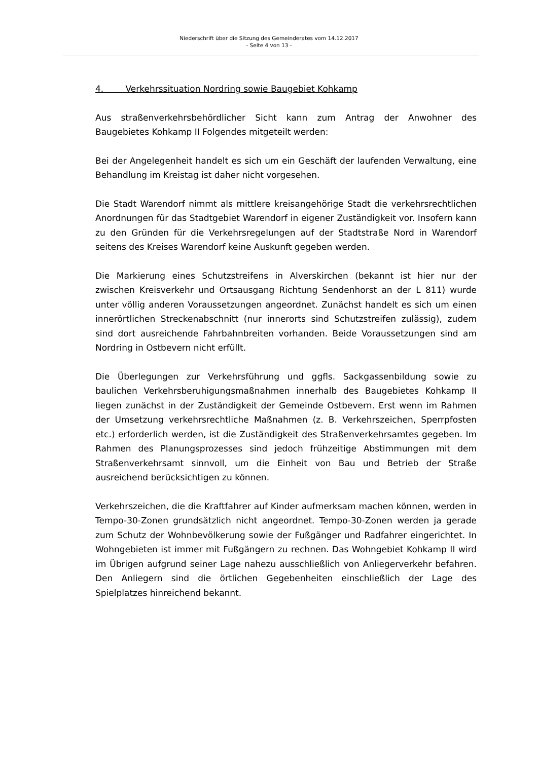Niederschrift über die Sitzung des Gemeinderates vom 14.12.2017
- Seite 4 von 13 -
4. Verkehrssituation Nordring sowie Baugebiet Kohkamp
Aus straßenverkehrsbehördlicher Sicht kann zum Antrag der Anwohner des Baugebietes Kohkamp II Folgendes mitgeteilt werden:
Bei der Angelegenheit handelt es sich um ein Geschäft der laufenden Verwaltung, eine Behandlung im Kreistag ist daher nicht vorgesehen.
Die Stadt Warendorf nimmt als mittlere kreisangehörige Stadt die verkehrsrechtlichen Anordnungen für das Stadtgebiet Warendorf in eigener Zuständigkeit vor. Insofern kann zu den Gründen für die Verkehrsregelungen auf der Stadtstraße Nord in Warendorf seitens des Kreises Warendorf keine Auskunft gegeben werden.
Die Markierung eines Schutzstreifens in Alverskirchen (bekannt ist hier nur der zwischen Kreisverkehr und Ortsausgang Richtung Sendenhorst an der L 811) wurde unter völlig anderen Voraussetzungen angeordnet. Zunächst handelt es sich um einen innerörtlichen Streckenabschnitt (nur innerorts sind Schutzstreifen zulässig), zudem sind dort ausreichende Fahrbahnbreiten vorhanden. Beide Voraussetzungen sind am Nordring in Ostbevern nicht erfüllt.
Die Überlegungen zur Verkehrsführung und ggfls. Sackgassenbildung sowie zu baulichen Verkehrsberuhigungsmaßnahmen innerhalb des Baugebietes Kohkamp II liegen zunächst in der Zuständigkeit der Gemeinde Ostbevern. Erst wenn im Rahmen der Umsetzung verkehrsrechtliche Maßnahmen (z. B. Verkehrszeichen, Sperrpfosten etc.) erforderlich werden, ist die Zuständigkeit des Straßenverkehrsamtes gegeben. Im Rahmen des Planungsprozesses sind jedoch frühzeitige Abstimmungen mit dem Straßenverkehrsamt sinnvoll, um die Einheit von Bau und Betrieb der Straße ausreichend berücksichtigen zu können.
Verkehrszeichen, die die Kraftfahrer auf Kinder aufmerksam machen können, werden in Tempo-30-Zonen grundsätzlich nicht angeordnet. Tempo-30-Zonen werden ja gerade zum Schutz der Wohnbevölkerung sowie der Fußgänger und Radfahrer eingerichtet. In Wohngebieten ist immer mit Fußgängern zu rechnen. Das Wohngebiet Kohkamp II wird im Übrigen aufgrund seiner Lage nahezu ausschließlich von Anliegerverkehr befahren. Den Anliegern sind die örtlichen Gegebenheiten einschließlich der Lage des Spielplatzes hinreichend bekannt.